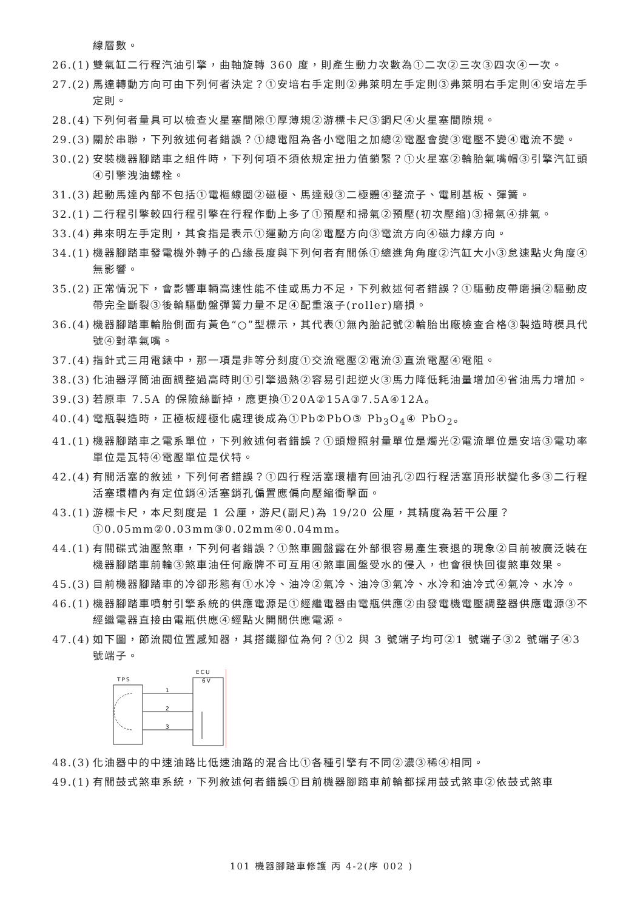線層數。
26.(1)
雙氣缸二行程汽油引擎，曲軸旋轉 360 度，則產生動力次數為①二次②三次③四次④一次。
27.(2)
馬達轉動方向可由下列何者決定？①安培右手定則②弗萊明左手定則③弗萊明右手定則④安培左手定則。
28.(4)
下列何者量具可以檢查火星塞間隙①厚薄規②游標卡尺③鋼尺④火星塞間隙規。
29.(3)
關於串聯，下列敘述何者錯誤？①總電阻為各小電阻之加總②電壓會變③電壓不變④電流不變。
30.(2)
安裝機器腳踏車之組件時，下列何項不須依規定扭力值鎖緊？①火星塞②輪胎氣嘴帽③引擎汽缸頭④引擎洩油螺栓。
31.(3)
起動馬達內部不包括①電樞線圈②磁極、馬達殼③二極體④整流子、電刷基板、彈簧。
32.(1)
二行程引擎較四行程引擎在行程作動上多了①預壓和掃氣②預壓(初次壓縮)③掃氣④排氣。
33.(4)
弗來明左手定則，其食指是表示①運動方向②電壓方向③電流方向④磁力線方向。
34.(1)
機器腳踏車發電機外轉子的凸緣長度與下列何者有關係①總進角角度②汽缸大小③怠速點火角度④無影響。
35.(2)
正常情況下，會影響車輛高速性能不佳或馬力不足，下列敘述何者錯誤？①驅動皮帶磨損②驅動皮帶完全斷裂③後輪驅動盤彈簧力量不足④配重滾子(roller)磨損。
36.(4)
機器腳踏車輪胎側面有黃色“○”型標示，其代表①無內胎記號②輪胎出廠檢查合格③製造時模具代號④對準氣嘴。
37.(4)
指針式三用電錶中，那一項是非等分刻度①交流電壓②電流③直流電壓④電阻。
38.(3)
化油器浮筒油面調整過高時則①引擎過熱②容易引起逆火③馬力降低耗油量增加④省油馬力增加。
39.(3)
若原車 7.5A 的保險絲斷掉，應更換①20A②15A③7.5A④12A。
40.(4)
電瓶製造時，正極板經極化處理後成為①Pb②PbO③ Pb<sub>3</sub>O<sub>4</sub>④ PbO<sub>2</sub>。
41.(1)
機器腳踏車之電系單位，下列敘述何者錯誤？①頭燈照射量單位是燭光②電流單位是安培③電功率單位是瓦特④電壓單位是伏特。
42.(4)
有關活塞的敘述，下列何者錯誤？①四行程活塞環槽有回油孔②四行程活塞頂形狀變化多③二行程活塞環槽內有定位銷④活塞銷孔偏置應偏向壓縮衝擊面。
43.(1)
游標卡尺，本尺刻度是 1 公厘，游尺(副尺)為 19/20 公厘，其精度為若干公厘？①0.05mm②0.03mm③0.02mm④0.04mm。
44.(1)
有關碟式油壓煞車，下列何者錯誤？①煞車圓盤露在外部很容易產生衰退的現象②目前被廣泛裝在機器腳踏車前輪③煞車油任何廠牌不可互用④煞車圓盤受水的侵入，也會很快回復煞車效果。
45.(3)
目前機器腳踏車的冷卻形態有①水冷、油冷②氣冷、油冷③氣冷、水冷和油冷式④氣冷、水冷。
46.(1)
機器腳踏車噴射引擎系統的供應電源是①經繼電器由電瓶供應②由發電機電壓調整器供應電源③不經繼電器直接由電瓶供應④經點火開關供應電源。
47.(4)
如下圖，節流閥位置感知器，其搭鐵腳位為何？①2 與 3 號端子均可②1 號端子③2 號端子④3 號端子。
TPS
ECU
6V
1
2
3
48.(3)
化油器中的中速油路比低速油路的混合比①各種引擎有不同②濃③稀④相同。
49.(1)
有關鼓式煞車系統，下列敘述何者錯誤①目前機器腳踏車前輪都採用鼓式煞車②依鼓式煞車
101 機器腳踏車修護 丙 4-2(序 002 )